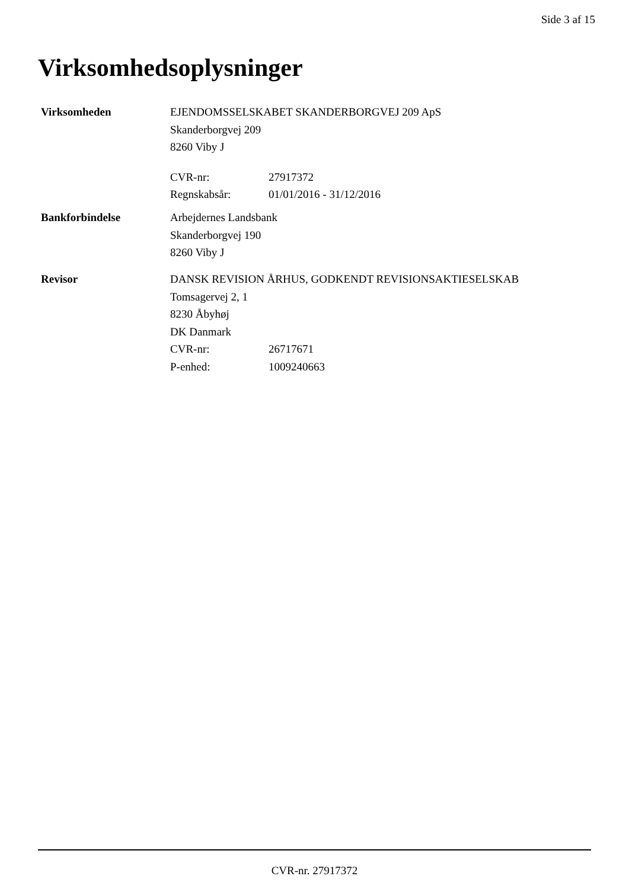Side 3 af 15
Virksomhedsoplysninger
Virksomheden EJENDOMSSELSKABET SKANDERBORGVEJ 209 ApS
Skanderborgvej 209
8260 Viby J
CVR-nr: 27917372
Regnskabsår: 01/01/2016 - 31/12/2016
Bankforbindelse Arbejdernes Landsbank
Skanderborgvej 190
8260 Viby J
Revisor DANSK REVISION ÅRHUS, GODKENDT REVISIONSAKTIESELSKAB
Tomsagervej 2, 1
8230 Åbyhøj
DK Danmark
CVR-nr: 26717671
P-enhed: 1009240663
CVR-nr. 27917372